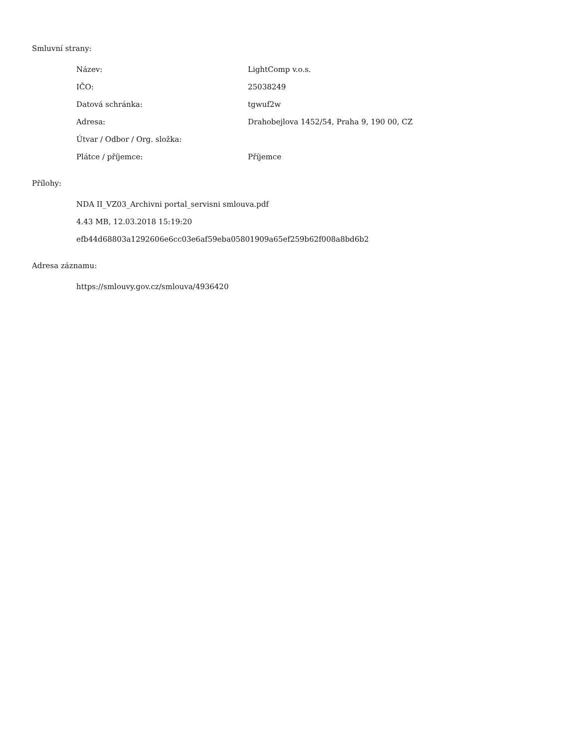Smluvní strany:
| Název: | LightComp v.o.s. |
| IČO: | 25038249 |
| Datová schránka: | tgwuf2w |
| Adresa: | Drahobejlova 1452/54, Praha 9, 190 00, CZ |
| Útvar / Odbor / Org. složka: | |
| Plátce / příjemce: | Příjemce |
Přílohy:
NDA II_VZ03_Archivni portal_servisni smlouva.pdf
4.43 MB, 12.03.2018 15:19:20
efb44d68803a1292606e6cc03e6af59eba05801909a65ef259b62f008a8bd6b2
Adresa záznamu:
https://smlouvy.gov.cz/smlouva/4936420